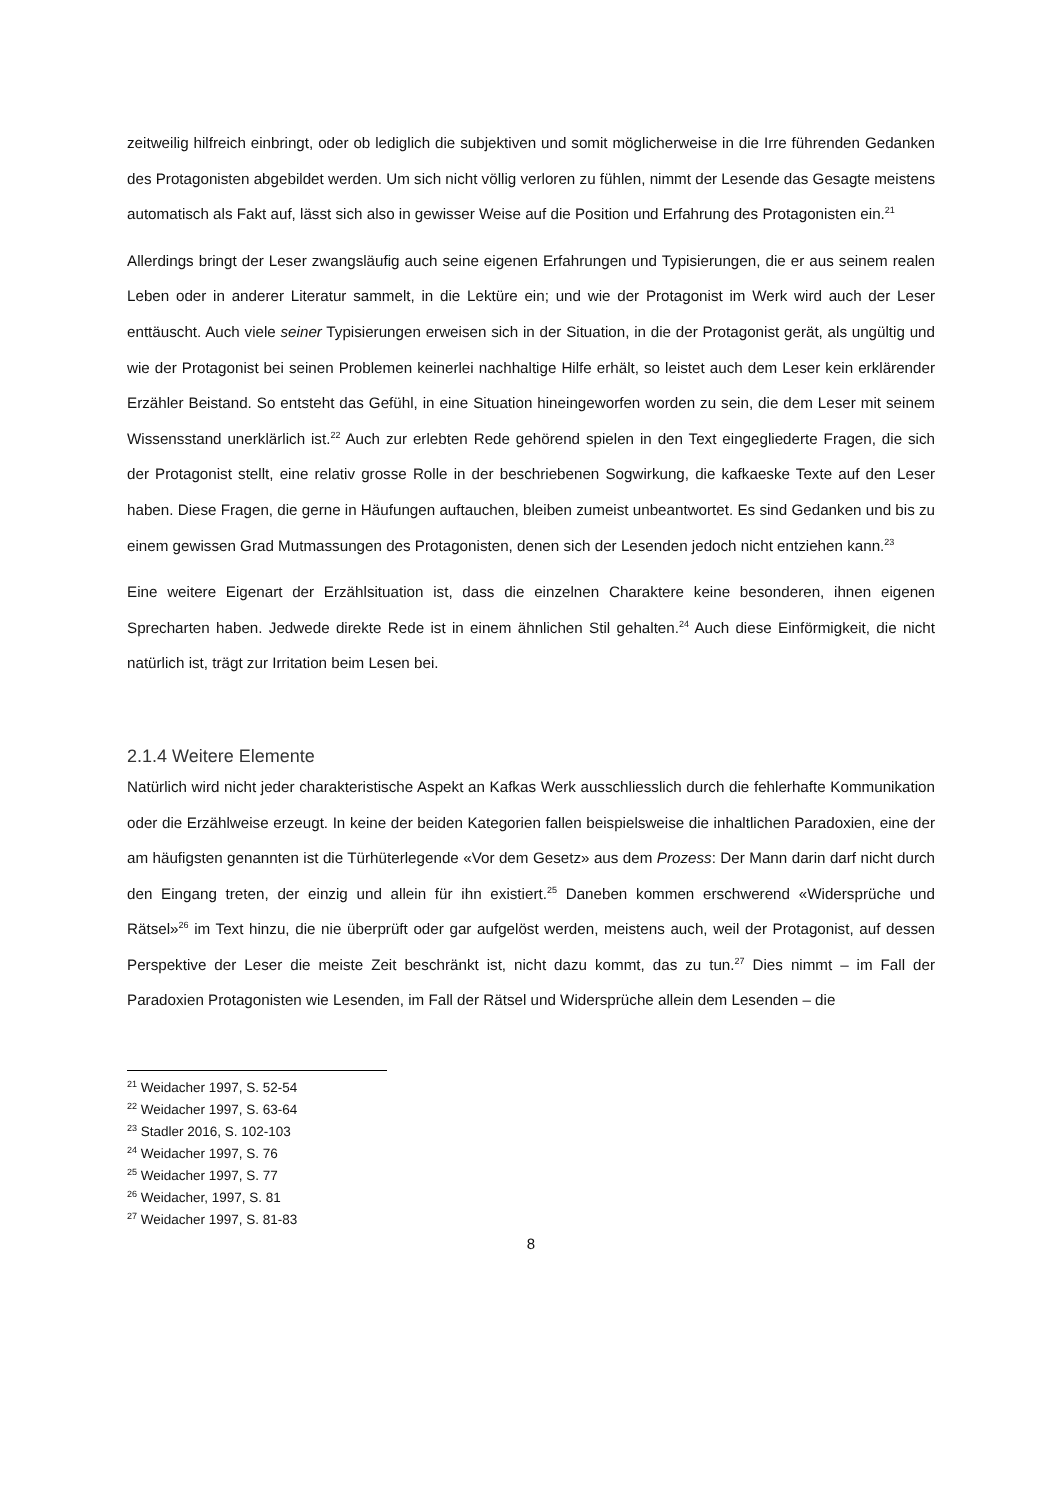zeitweilig hilfreich einbringt, oder ob lediglich die subjektiven und somit möglicherweise in die Irre führenden Gedanken des Protagonisten abgebildet werden. Um sich nicht völlig verloren zu fühlen, nimmt der Lesende das Gesagte meistens automatisch als Fakt auf, lässt sich also in gewisser Weise auf die Position und Erfahrung des Protagonisten ein.<sup>21</sup>
Allerdings bringt der Leser zwangsläufig auch seine eigenen Erfahrungen und Typisierungen, die er aus seinem realen Leben oder in anderer Literatur sammelt, in die Lektüre ein; und wie der Protagonist im Werk wird auch der Leser enttäuscht. Auch viele seiner Typisierungen erweisen sich in der Situation, in die der Protagonist gerät, als ungültig und wie der Protagonist bei seinen Problemen keinerlei nachhaltige Hilfe erhält, so leistet auch dem Leser kein erklärender Erzähler Beistand. So entsteht das Gefühl, in eine Situation hineingeworfen worden zu sein, die dem Leser mit seinem Wissensstand unerklärlich ist.<sup>22</sup> Auch zur erlebten Rede gehörend spielen in den Text eingegliederte Fragen, die sich der Protagonist stellt, eine relativ grosse Rolle in der beschriebenen Sogwirkung, die kafkaeske Texte auf den Leser haben. Diese Fragen, die gerne in Häufungen auftauchen, bleiben zumeist unbeantwortet. Es sind Gedanken und bis zu einem gewissen Grad Mutmassungen des Protagonisten, denen sich der Lesenden jedoch nicht entziehen kann.<sup>23</sup>
Eine weitere Eigenart der Erzählsituation ist, dass die einzelnen Charaktere keine besonderen, ihnen eigenen Sprecharten haben. Jedwede direkte Rede ist in einem ähnlichen Stil gehalten.<sup>24</sup> Auch diese Einförmigkeit, die nicht natürlich ist, trägt zur Irritation beim Lesen bei.
2.1.4 Weitere Elemente
Natürlich wird nicht jeder charakteristische Aspekt an Kafkas Werk ausschliesslich durch die fehlerhafte Kommunikation oder die Erzählweise erzeugt. In keine der beiden Kategorien fallen beispielsweise die inhaltlichen Paradoxien, eine der am häufigsten genannten ist die Türhüterlegende «Vor dem Gesetz» aus dem Prozess: Der Mann darin darf nicht durch den Eingang treten, der einzig und allein für ihn existiert.<sup>25</sup> Daneben kommen erschwerend «Widersprüche und Rätsel»<sup>26</sup> im Text hinzu, die nie überprüft oder gar aufgelöst werden, meistens auch, weil der Protagonist, auf dessen Perspektive der Leser die meiste Zeit beschränkt ist, nicht dazu kommt, das zu tun.<sup>27</sup> Dies nimmt – im Fall der Paradoxien Protagonisten wie Lesenden, im Fall der Rätsel und Widersprüche allein dem Lesenden – die
<sup>21</sup> Weidacher 1997, S. 52-54
<sup>22</sup> Weidacher 1997, S. 63-64
<sup>23</sup> Stadler 2016, S. 102-103
<sup>24</sup> Weidacher 1997, S. 76
<sup>25</sup> Weidacher 1997, S. 77
<sup>26</sup> Weidacher, 1997, S. 81
<sup>27</sup> Weidacher 1997, S. 81-83
8